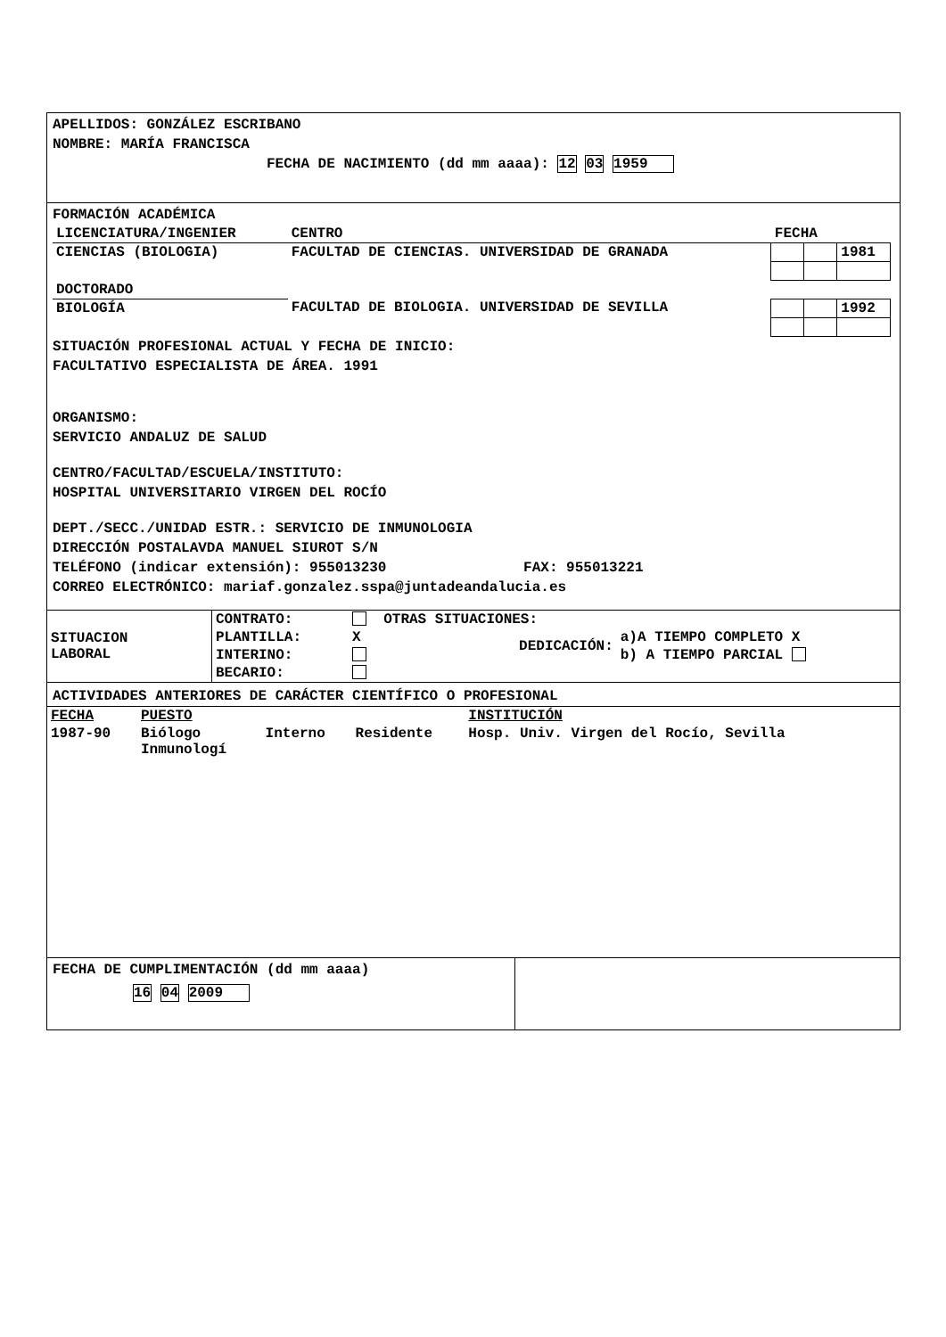APELLIDOS: GONZÁLEZ ESCRIBANO
NOMBRE: MARÍA FRANCISCA
FECHA DE NACIMIENTO (dd mm aaaa): 12 03 1959
FORMACIÓN ACADÉMICA
| LICENCIATURA/INGENIER | CENTRO | FECHA | | |
| --- | --- | --- | --- | --- |
| CIENCIAS (BIOLOGIA) | FACULTAD DE CIENCIAS. UNIVERSIDAD DE GRANADA | | | 1981 |
| DOCTORADO | | | | |
| BIOLOGÍA | FACULTAD DE BIOLOGIA. UNIVERSIDAD DE SEVILLA | | | 1992 |
SITUACIÓN PROFESIONAL ACTUAL Y FECHA DE INICIO:
FACULTATIVO ESPECIALISTA DE ÁREA. 1991
ORGANISMO:
SERVICIO ANDALUZ DE SALUD
CENTRO/FACULTAD/ESCUELA/INSTITUTO:
HOSPITAL UNIVERSITARIO VIRGEN DEL ROCÍO
DEPT./SECC./UNIDAD ESTR.: SERVICIO DE INMUNOLOGIA
DIRECCIÓN POSTALAVDA MANUEL SIUROT S/N
TELÉFONO (indicar extensión): 955013230 FAX: 955013221
CORREO ELECTRÓNICO: mariaf.gonzalez.sspa@juntadeandalucia.es
| SITUACION LABORAL | CONTRATO: | | OTRAS SITUACIONES: | |
| | PLANTILLA: | X | DEDICACIÓN: | a)A TIEMPO COMPLETO X |
| | INTERINO: | | | b) A TIEMPO PARCIAL |
| | BECARIO: | | | |
ACTIVIDADES ANTERIORES DE CARÁCTER CIENTÍFICO O PROFESIONAL
| FECHA | PUESTO | | | INSTITUCIÓN |
| 1987-90 | Biólogo Inmunologí | Interno | Residente | Hosp. Univ. Virgen del Rocío, Sevilla |
FECHA DE CUMPLIMENTACIÓN (dd mm aaaa)
16 04 2009